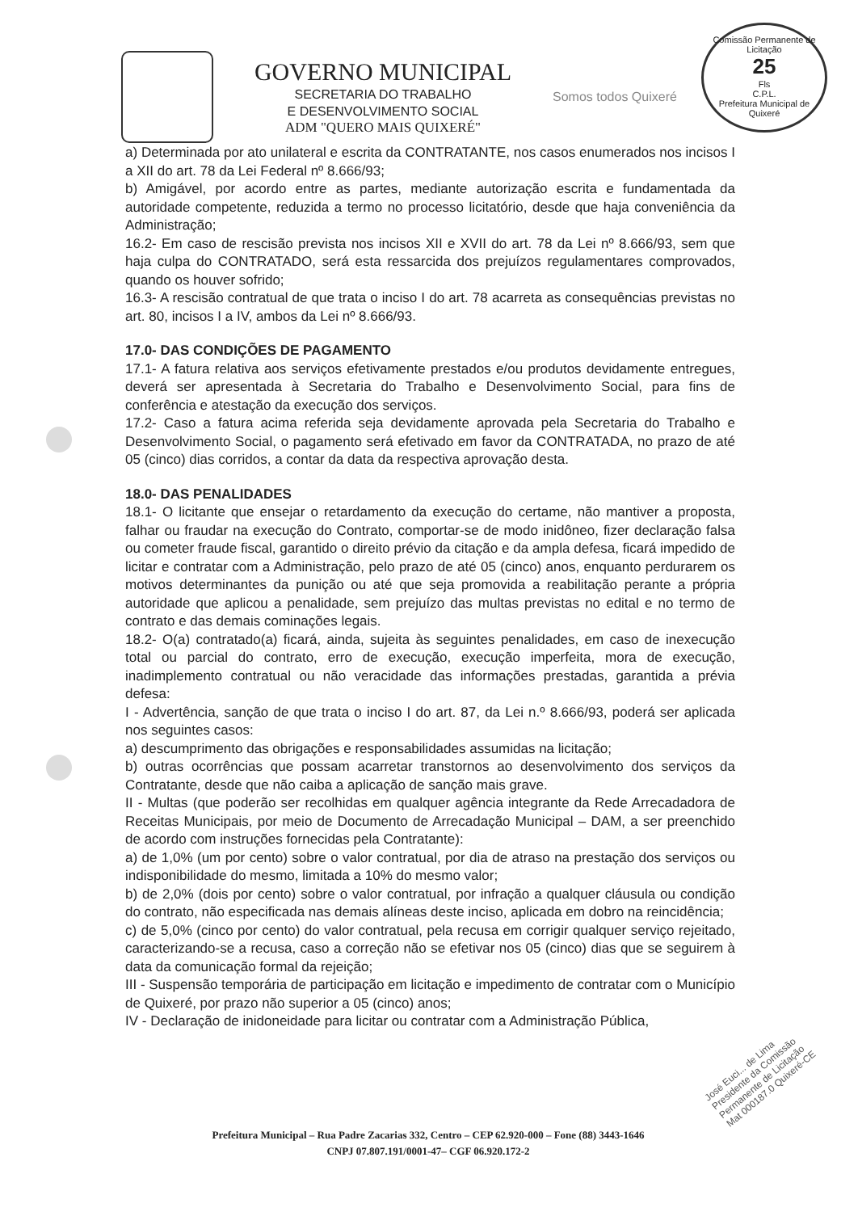GOVERNO MUNICIPAL
SECRETARIA DO TRABALHO
E DESENVOLVIMENTO SOCIAL
ADM "QUERO MAIS QUIXERÉ"
Somos todos Quixeré
Comissão Permanente de Licitação
25
Fls
C.P.L.
Prefeitura Municipal de Quixeré
a) Determinada por ato unilateral e escrita da CONTRATANTE, nos casos enumerados nos incisos I a XII do art. 78 da Lei Federal nº 8.666/93;
b) Amigável, por acordo entre as partes, mediante autorização escrita e fundamentada da autoridade competente, reduzida a termo no processo licitatório, desde que haja conveniência da Administração;
16.2- Em caso de rescisão prevista nos incisos XII e XVII do art. 78 da Lei nº 8.666/93, sem que haja culpa do CONTRATADO, será esta ressarcida dos prejuízos regulamentares comprovados, quando os houver sofrido;
16.3- A rescisão contratual de que trata o inciso I do art. 78 acarreta as consequências previstas no art. 80, incisos I a IV, ambos da Lei nº 8.666/93.
17.0- DAS CONDIÇÕES DE PAGAMENTO
17.1- A fatura relativa aos serviços efetivamente prestados e/ou produtos devidamente entregues, deverá ser apresentada à Secretaria do Trabalho e Desenvolvimento Social, para fins de conferência e atestação da execução dos serviços.
17.2- Caso a fatura acima referida seja devidamente aprovada pela Secretaria do Trabalho e Desenvolvimento Social, o pagamento será efetivado em favor da CONTRATADA, no prazo de até 05 (cinco) dias corridos, a contar da data da respectiva aprovação desta.
18.0- DAS PENALIDADES
18.1- O licitante que ensejar o retardamento da execução do certame, não mantiver a proposta, falhar ou fraudar na execução do Contrato, comportar-se de modo inidôneo, fizer declaração falsa ou cometer fraude fiscal, garantido o direito prévio da citação e da ampla defesa, ficará impedido de licitar e contratar com a Administração, pelo prazo de até 05 (cinco) anos, enquanto perdurarem os motivos determinantes da punição ou até que seja promovida a reabilitação perante a própria autoridade que aplicou a penalidade, sem prejuízo das multas previstas no edital e no termo de contrato e das demais cominações legais.
18.2- O(a) contratado(a) ficará, ainda, sujeita às seguintes penalidades, em caso de inexecução total ou parcial do contrato, erro de execução, execução imperfeita, mora de execução, inadimplemento contratual ou não veracidade das informações prestadas, garantida a prévia defesa:
I - Advertência, sanção de que trata o inciso I do art. 87, da Lei n.º 8.666/93, poderá ser aplicada nos seguintes casos:
a) descumprimento das obrigações e responsabilidades assumidas na licitação;
b) outras ocorrências que possam acarretar transtornos ao desenvolvimento dos serviços da Contratante, desde que não caiba a aplicação de sanção mais grave.
II - Multas (que poderão ser recolhidas em qualquer agência integrante da Rede Arrecadadora de Receitas Municipais, por meio de Documento de Arrecadação Municipal – DAM, a ser preenchido de acordo com instruções fornecidas pela Contratante):
a) de 1,0% (um por cento) sobre o valor contratual, por dia de atraso na prestação dos serviços ou indisponibilidade do mesmo, limitada a 10% do mesmo valor;
b) de 2,0% (dois por cento) sobre o valor contratual, por infração a qualquer cláusula ou condição do contrato, não especificada nas demais alíneas deste inciso, aplicada em dobro na reincidência;
c) de 5,0% (cinco por cento) do valor contratual, pela recusa em corrigir qualquer serviço rejeitado, caracterizando-se a recusa, caso a correção não se efetivar nos 05 (cinco) dias que se seguirem à data da comunicação formal da rejeição;
III - Suspensão temporária de participação em licitação e impedimento de contratar com o Município de Quixeré, por prazo não superior a 05 (cinco) anos;
IV - Declaração de inidoneidade para licitar ou contratar com a Administração Pública,
Prefeitura Municipal – Rua Padre Zacarias 332, Centro – CEP 62.920-000 – Fone (88) 3443-1646
CNPJ 07.807.191/0001-47– CGF 06.920.172-2
José Euci... de Lima
Presidente da Comissão
Permanente de Licitação
Mat 000187.0 Quixeré-CE